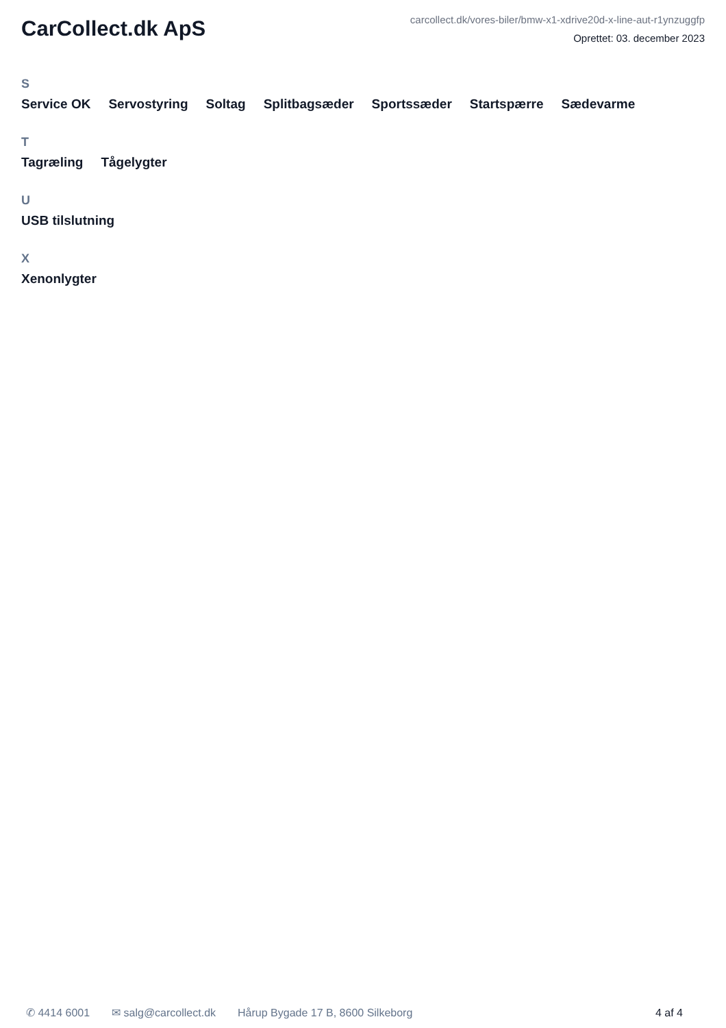CarCollect.dk ApS
carcollect.dk/vores-biler/bmw-x1-xdrive20d-x-line-aut-r1ynzuggfp
Oprettet: 03. december 2023
S
Service OK Servostyring Soltag Splitbagsæder Sportssæder Startspærre Sædevarme
T
Tagræling Tågelygter
U
USB tilslutning
X
Xenonlygter
✆ 4414 6001 ✉ salg@carcollect.dk Hårup Bygade 17 B, 8600 Silkeborg 4 af 4